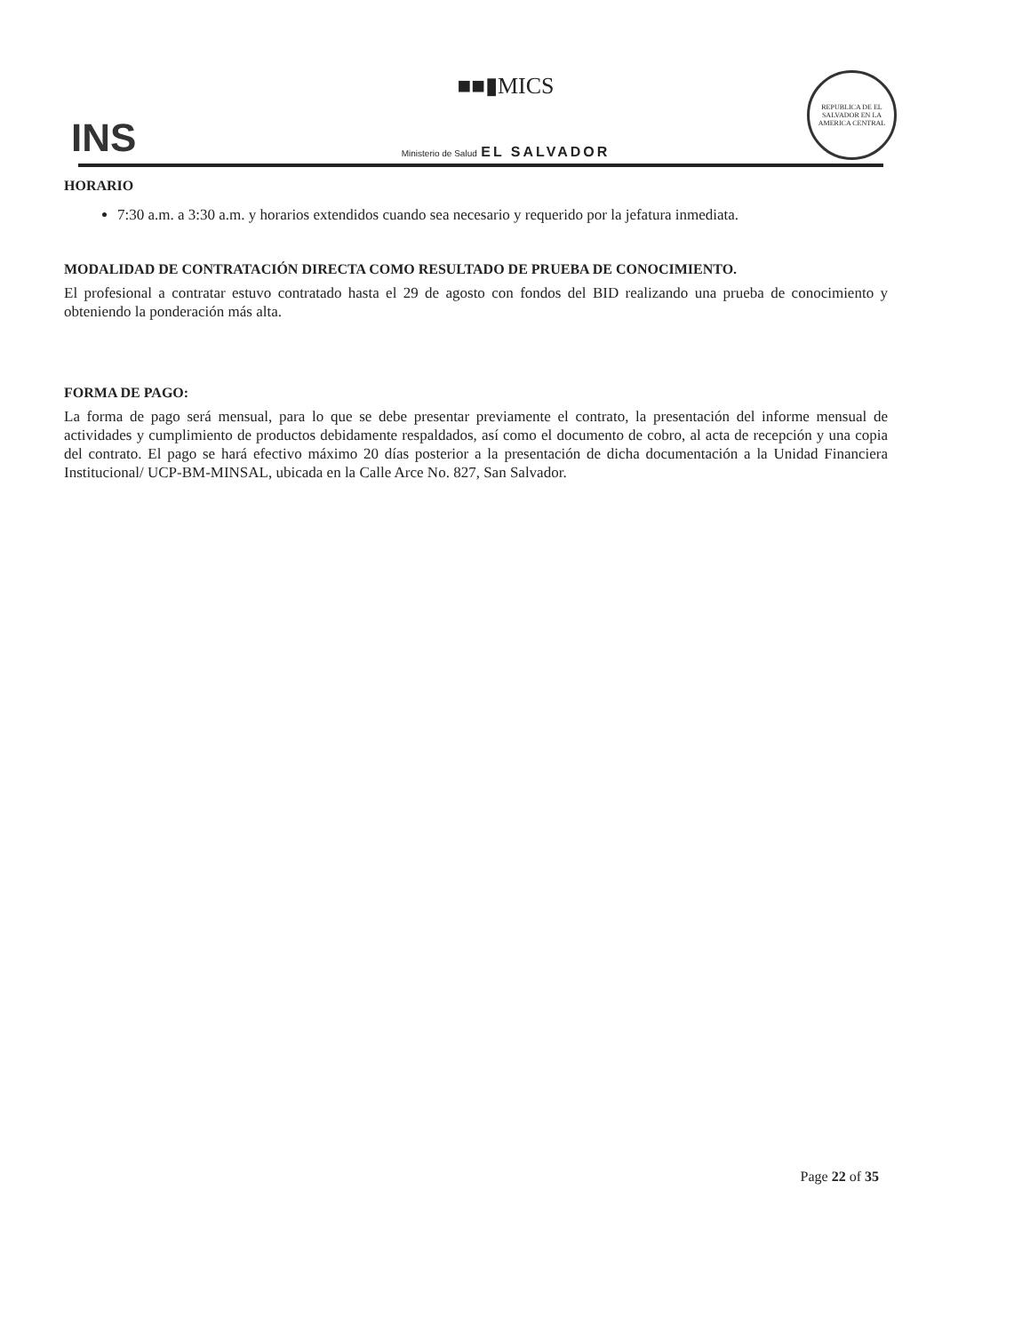INS
■■▮MICS
Ministerio de Salud EL SALVADOR
REPUBLICA DE EL SALVADOR EN LA AMERICA CENTRAL
HORARIO
7:30 a.m. a 3:30 a.m. y horarios extendidos cuando sea necesario y requerido por la jefatura inmediata.
MODALIDAD DE CONTRATACIÓN DIRECTA COMO RESULTADO DE PRUEBA DE CONOCIMIENTO.
El profesional a contratar estuvo contratado hasta el 29 de agosto con fondos del BID realizando una prueba de conocimiento y obteniendo la ponderación más alta.
FORMA DE PAGO:
La forma de pago será mensual, para lo que se debe presentar previamente el contrato, la presentación del informe mensual de actividades y cumplimiento de productos debidamente respaldados, así como el documento de cobro, al acta de recepción y una copia del contrato. El pago se hará efectivo máximo 20 días posterior a la presentación de dicha documentación a la Unidad Financiera Institucional/ UCP-BM-MINSAL, ubicada en la Calle Arce No. 827, San Salvador.
Page 22 of 35